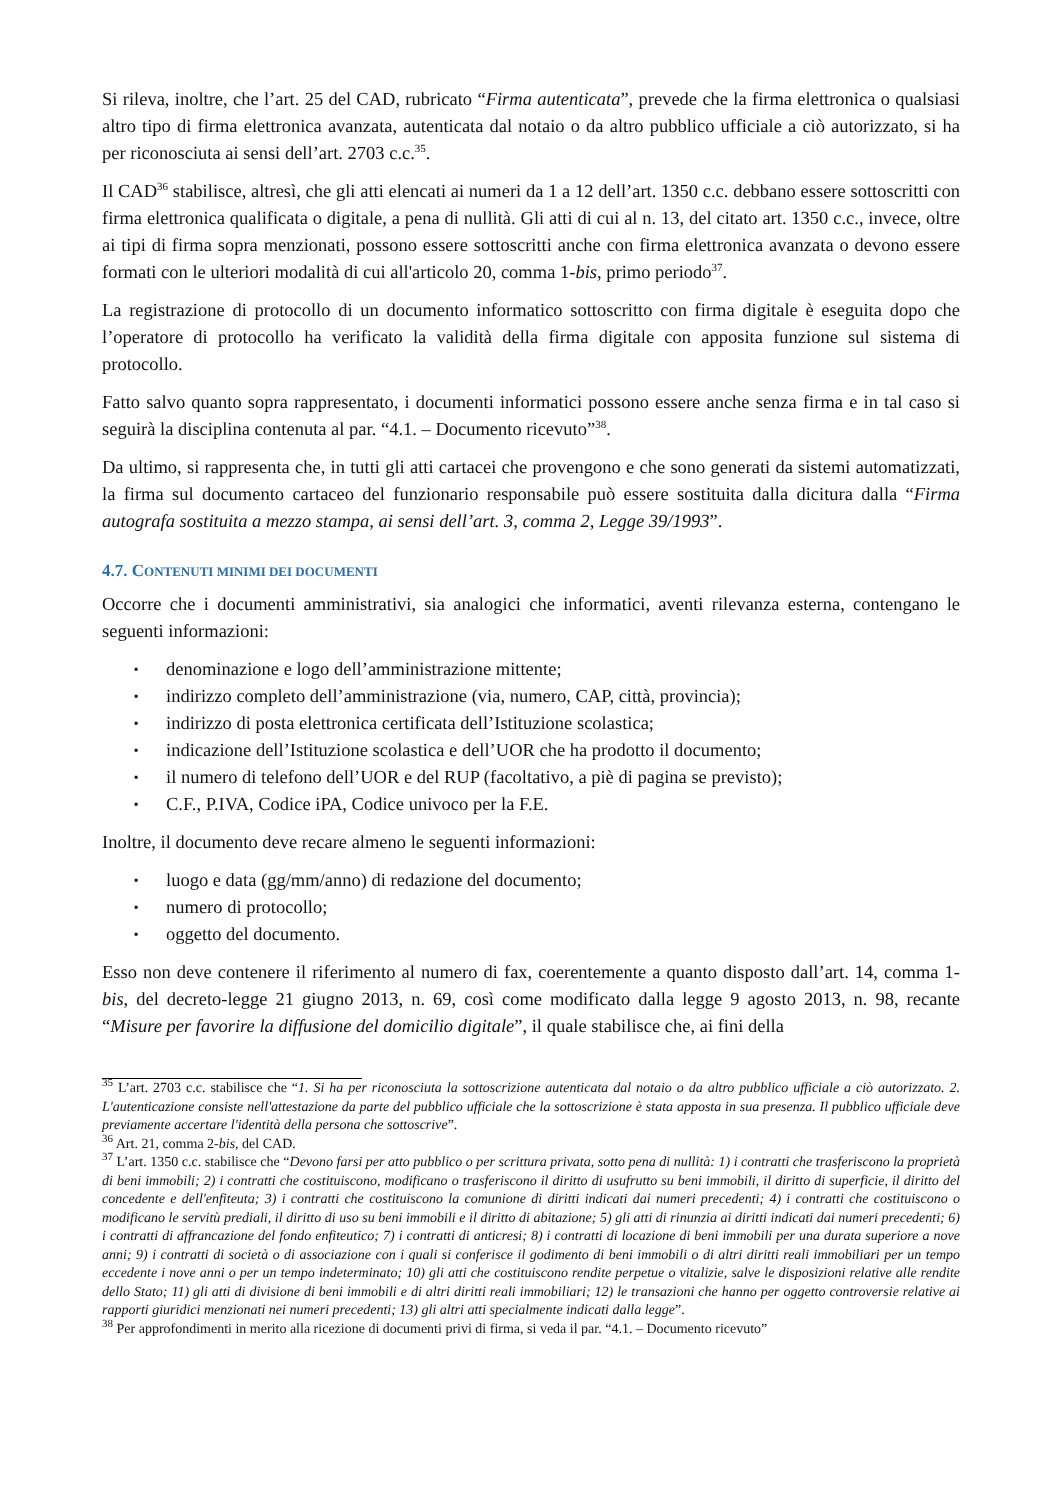Si rileva, inoltre, che l’art. 25 del CAD, rubricato “Firma autenticata”, prevede che la firma elettronica o qualsiasi altro tipo di firma elettronica avanzata, autenticata dal notaio o da altro pubblico ufficiale a ciò autorizzato, si ha per riconosciuta ai sensi dell’art. 2703 c.c.<sup>35</sup>.
Il CAD<sup>36</sup> stabilisce, altresì, che gli atti elencati ai numeri da 1 a 12 dell’art. 1350 c.c. debbano essere sottoscritti con firma elettronica qualificata o digitale, a pena di nullità. Gli atti di cui al n. 13, del citato art. 1350 c.c., invece, oltre ai tipi di firma sopra menzionati, possono essere sottoscritti anche con firma elettronica avanzata o devono essere formati con le ulteriori modalità di cui all'articolo 20, comma 1-bis, primo periodo<sup>37</sup>.
La registrazione di protocollo di un documento informatico sottoscritto con firma digitale è eseguita dopo che l’operatore di protocollo ha verificato la validità della firma digitale con apposita funzione sul sistema di protocollo.
Fatto salvo quanto sopra rappresentato, i documenti informatici possono essere anche senza firma e in tal caso si seguirà la disciplina contenuta al par. “4.1. – Documento ricevuto”<sup>38</sup>.
Da ultimo, si rappresenta che, in tutti gli atti cartacei che provengono e che sono generati da sistemi automatizzati, la firma sul documento cartaceo del funzionario responsabile può essere sostituita dalla dicitura dalla “Firma autografa sostituita a mezzo stampa, ai sensi dell’art. 3, comma 2, Legge 39/1993”.
4.7. CONTENUTI MINIMI DEI DOCUMENTI
Occorre che i documenti amministrativi, sia analogici che informatici, aventi rilevanza esterna, contengano le seguenti informazioni:
▪ denominazione e logo dell’amministrazione mittente;
▪ indirizzo completo dell’amministrazione (via, numero, CAP, città, provincia);
▪ indirizzo di posta elettronica certificata dell’Istituzione scolastica;
▪ indicazione dell’Istituzione scolastica e dell’UOR che ha prodotto il documento;
▪ il numero di telefono dell’UOR e del RUP (facoltativo, a piè di pagina se previsto);
▪ C.F., P.IVA, Codice iPA, Codice univoco per la F.E.
Inoltre, il documento deve recare almeno le seguenti informazioni:
▪ luogo e data (gg/mm/anno) di redazione del documento;
▪ numero di protocollo;
▪ oggetto del documento.
Esso non deve contenere il riferimento al numero di fax, coerentemente a quanto disposto dall’art. 14, comma 1-bis, del decreto-legge 21 giugno 2013, n. 69, così come modificato dalla legge 9 agosto 2013, n. 98, recante “Misure per favorire la diffusione del domicilio digitale”, il quale stabilisce che, ai fini della
<sup>35</sup> L’art. 2703 c.c. stabilisce che “1. Si ha per riconosciuta la sottoscrizione autenticata dal notaio o da altro pubblico ufficiale a ciò autorizzato. 2. L'autenticazione consiste nell'attestazione da parte del pubblico ufficiale che la sottoscrizione è stata apposta in sua presenza. Il pubblico ufficiale deve previamente accertare l'identità della persona che sottoscrive”.
<sup>36</sup> Art. 21, comma 2-bis, del CAD.
<sup>37</sup> L’art. 1350 c.c. stabilisce che “Devono farsi per atto pubblico o per scrittura privata, sotto pena di nullità: 1) i contratti che trasferiscono la proprietà di beni immobili; 2) i contratti che costituiscono, modificano o trasferiscono il diritto di usufrutto su beni immobili, il diritto di superficie, il diritto del concedente e dell'enfiteuta; 3) i contratti che costituiscono la comunione di diritti indicati dai numeri precedenti; 4) i contratti che costituiscono o modificano le servitù prediali, il diritto di uso su beni immobili e il diritto di abitazione; 5) gli atti di rinunzia ai diritti indicati dai numeri precedenti; 6) i contratti di affrancazione del fondo enfiteutico; 7) i contratti di anticresi; 8) i contratti di locazione di beni immobili per una durata superiore a nove anni; 9) i contratti di società o di associazione con i quali si conferisce il godimento di beni immobili o di altri diritti reali immobiliari per un tempo eccedente i nove anni o per un tempo indeterminato; 10) gli atti che costituiscono rendite perpetue o vitalizie, salve le disposizioni relative alle rendite dello Stato; 11) gli atti di divisione di beni immobili e di altri diritti reali immobiliari; 12) le transazioni che hanno per oggetto controversie relative ai rapporti giuridici menzionati nei numeri precedenti; 13) gli altri atti specialmente indicati dalla legge”.
<sup>38</sup> Per approfondimenti in merito alla ricezione di documenti privi di firma, si veda il par. “4.1. – Documento ricevuto”